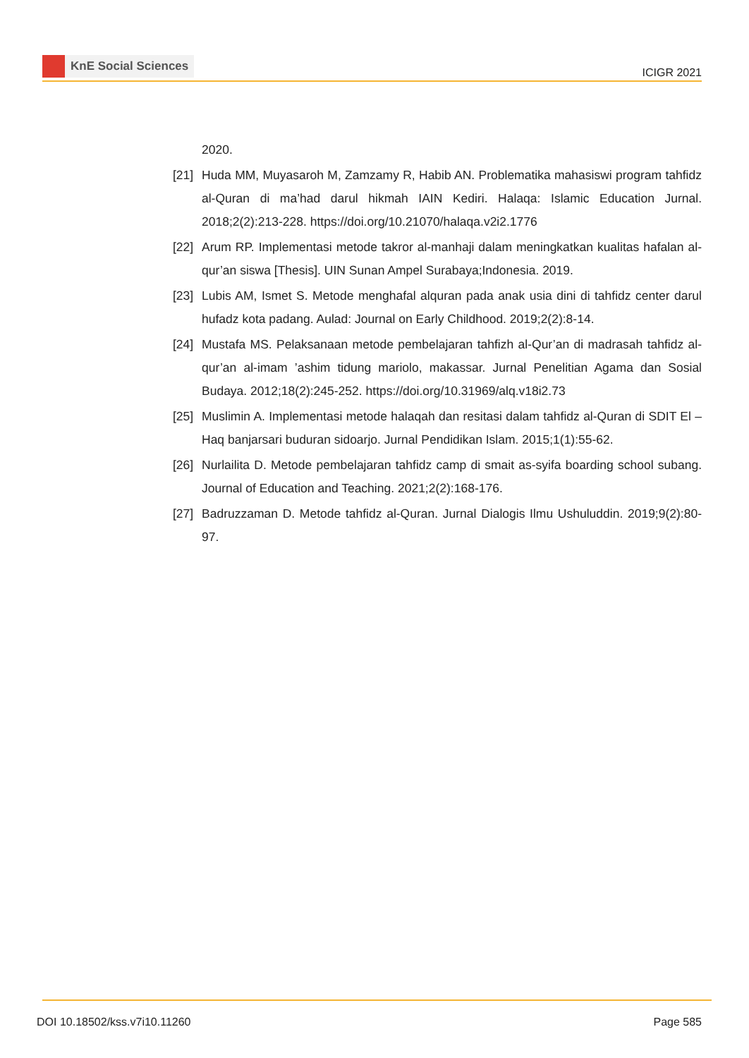KnE Social Sciences
ICIGR 2021
2020.
[21]
Huda MM, Muyasaroh M, Zamzamy R, Habib AN. Problematika mahasiswi program tahfidz al-Quran di ma’had darul hikmah IAIN Kediri. Halaqa: Islamic Education Jurnal. 2018;2(2):213-228. https://doi.org/10.21070/halaqa.v2i2.1776
[22]
Arum RP. Implementasi metode takror al-manhaji dalam meningkatkan kualitas hafalan al-qur’an siswa [Thesis]. UIN Sunan Ampel Surabaya;Indonesia. 2019.
[23]
Lubis AM, Ismet S. Metode menghafal alquran pada anak usia dini di tahfidz center darul hufadz kota padang. Aulad: Journal on Early Childhood. 2019;2(2):8-14.
[24]
Mustafa MS. Pelaksanaan metode pembelajaran tahfizh al-Qur’an di madrasah tahfidz al-qur’an al-imam ’ashim tidung mariolo, makassar. Jurnal Penelitian Agama dan Sosial Budaya. 2012;18(2):245-252. https://doi.org/10.31969/alq.v18i2.73
[25]
Muslimin A. Implementasi metode halaqah dan resitasi dalam tahfidz al-Quran di SDIT El – Haq banjarsari buduran sidoarjo. Jurnal Pendidikan Islam. 2015;1(1):55-62.
[26]
Nurlailita D. Metode pembelajaran tahfidz camp di smait as-syifa boarding school subang. Journal of Education and Teaching. 2021;2(2):168-176.
[27]
Badruzzaman D. Metode tahfidz al-Quran. Jurnal Dialogis Ilmu Ushuluddin. 2019;9(2):80-97.
DOI 10.18502/kss.v7i10.11260 Page 585